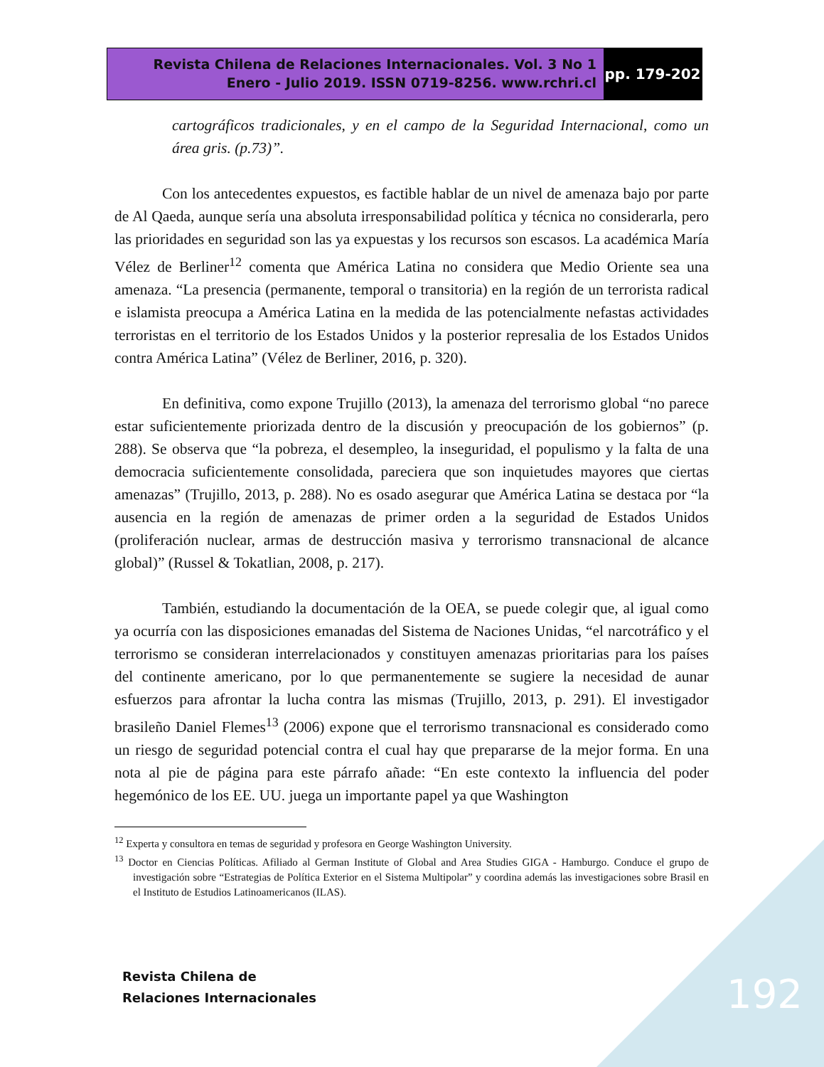Revista Chilena de Relaciones Internacionales. Vol. 3 No 1
Enero - Julio 2019. ISSN 0719-8256. www.rchri.cl
pp. 179-202
cartográficos tradicionales, y en el campo de la Seguridad Internacional, como un área gris. (p.73)”.
Con los antecedentes expuestos, es factible hablar de un nivel de amenaza bajo por parte de Al Qaeda, aunque sería una absoluta irresponsabilidad política y técnica no considerarla, pero las prioridades en seguridad son las ya expuestas y los recursos son escasos. La académica María Vélez de Berliner<sup>12</sup> comenta que América Latina no considera que Medio Oriente sea una amenaza. “La presencia (permanente, temporal o transitoria) en la región de un terrorista radical e islamista preocupa a América Latina en la medida de las potencialmente nefastas actividades terroristas en el territorio de los Estados Unidos y la posterior represalia de los Estados Unidos contra América Latina” (Vélez de Berliner, 2016, p. 320).
En definitiva, como expone Trujillo (2013), la amenaza del terrorismo global “no parece estar suficientemente priorizada dentro de la discusión y preocupación de los gobiernos” (p. 288). Se observa que “la pobreza, el desempleo, la inseguridad, el populismo y la falta de una democracia suficientemente consolidada, pareciera que son inquietudes mayores que ciertas amenazas” (Trujillo, 2013, p. 288). No es osado asegurar que América Latina se destaca por “la ausencia en la región de amenazas de primer orden a la seguridad de Estados Unidos (proliferación nuclear, armas de destrucción masiva y terrorismo transnacional de alcance global)” (Russel & Tokatlian, 2008, p. 217).
También, estudiando la documentación de la OEA, se puede colegir que, al igual como ya ocurría con las disposiciones emanadas del Sistema de Naciones Unidas, “el narcotráfico y el terrorismo se consideran interrelacionados y constituyen amenazas prioritarias para los países del continente americano, por lo que permanentemente se sugiere la necesidad de aunar esfuerzos para afrontar la lucha contra las mismas (Trujillo, 2013, p. 291). El investigador brasileño Daniel Flemes<sup>13</sup> (2006) expone que el terrorismo transnacional es considerado como un riesgo de seguridad potencial contra el cual hay que prepararse de la mejor forma. En una nota al pie de página para este párrafo añade: “En este contexto la influencia del poder hegemónico de los EE. UU. juega un importante papel ya que Washington
<sup>12</sup> Experta y consultora en temas de seguridad y profesora en George Washington University.
<sup>13</sup> Doctor en Ciencias Políticas. Afiliado al German Institute of Global and Area Studies GIGA - Hamburgo. Conduce el grupo de investigación sobre “Estrategias de Política Exterior en el Sistema Multipolar” y coordina además las investigaciones sobre Brasil en el Instituto de Estudios Latinoamericanos (ILAS).
Revista Chilena de
Relaciones Internacionales
192